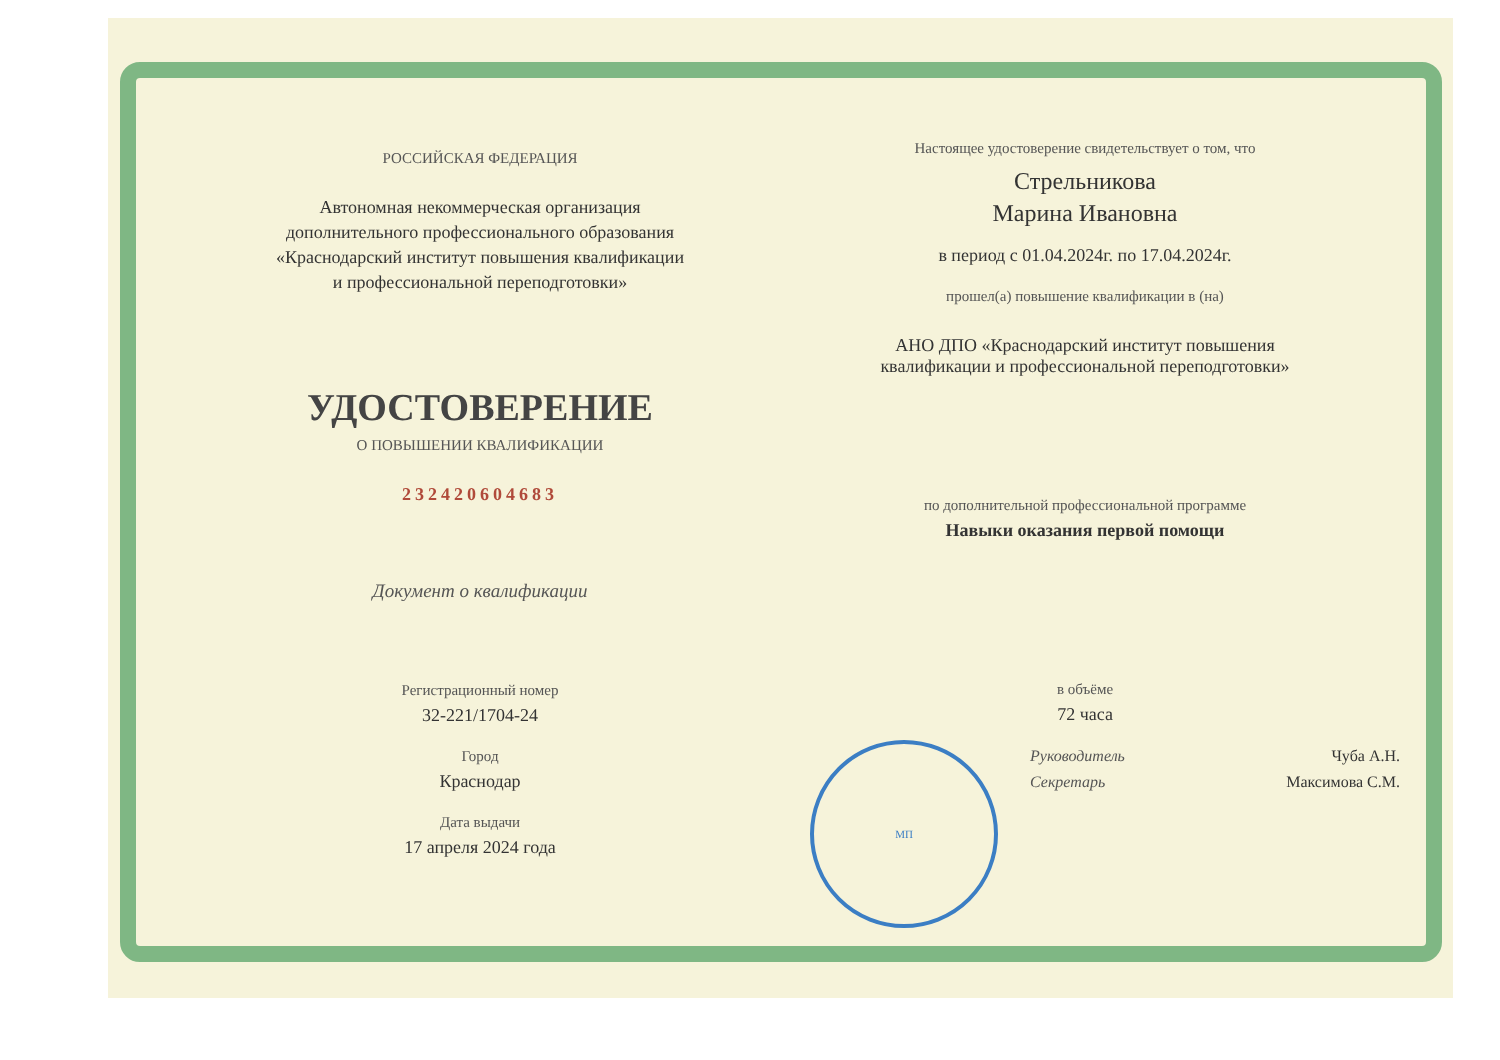МП
РОССИЙСКАЯ ФЕДЕРАЦИЯ
Автономная некоммерческая организация
дополнительного профессионального образования
«Краснодарский институт повышения квалификации
и профессиональной переподготовки»
УДОСТОВЕРЕНИЕ
О ПОВЫШЕНИИ КВАЛИФИКАЦИИ
232420604683
Документ о квалификации
Регистрационный номер
32-221/1704-24
Город
Краснодар
Дата выдачи
17 апреля 2024 года
Настоящее удостоверение свидетельствует о том, что
Стрельникова
Марина Ивановна
в период с 01.04.2024г. по 17.04.2024г.
прошел(а) повышение квалификации в (на)
АНО ДПО «Краснодарский институт повышения
квалификации и профессиональной переподготовки»
по дополнительной профессиональной программе
Навыки оказания первой помощи
в объёме
72 часа
Руководитель Чуба А.Н.
Секретарь Максимова С.М.